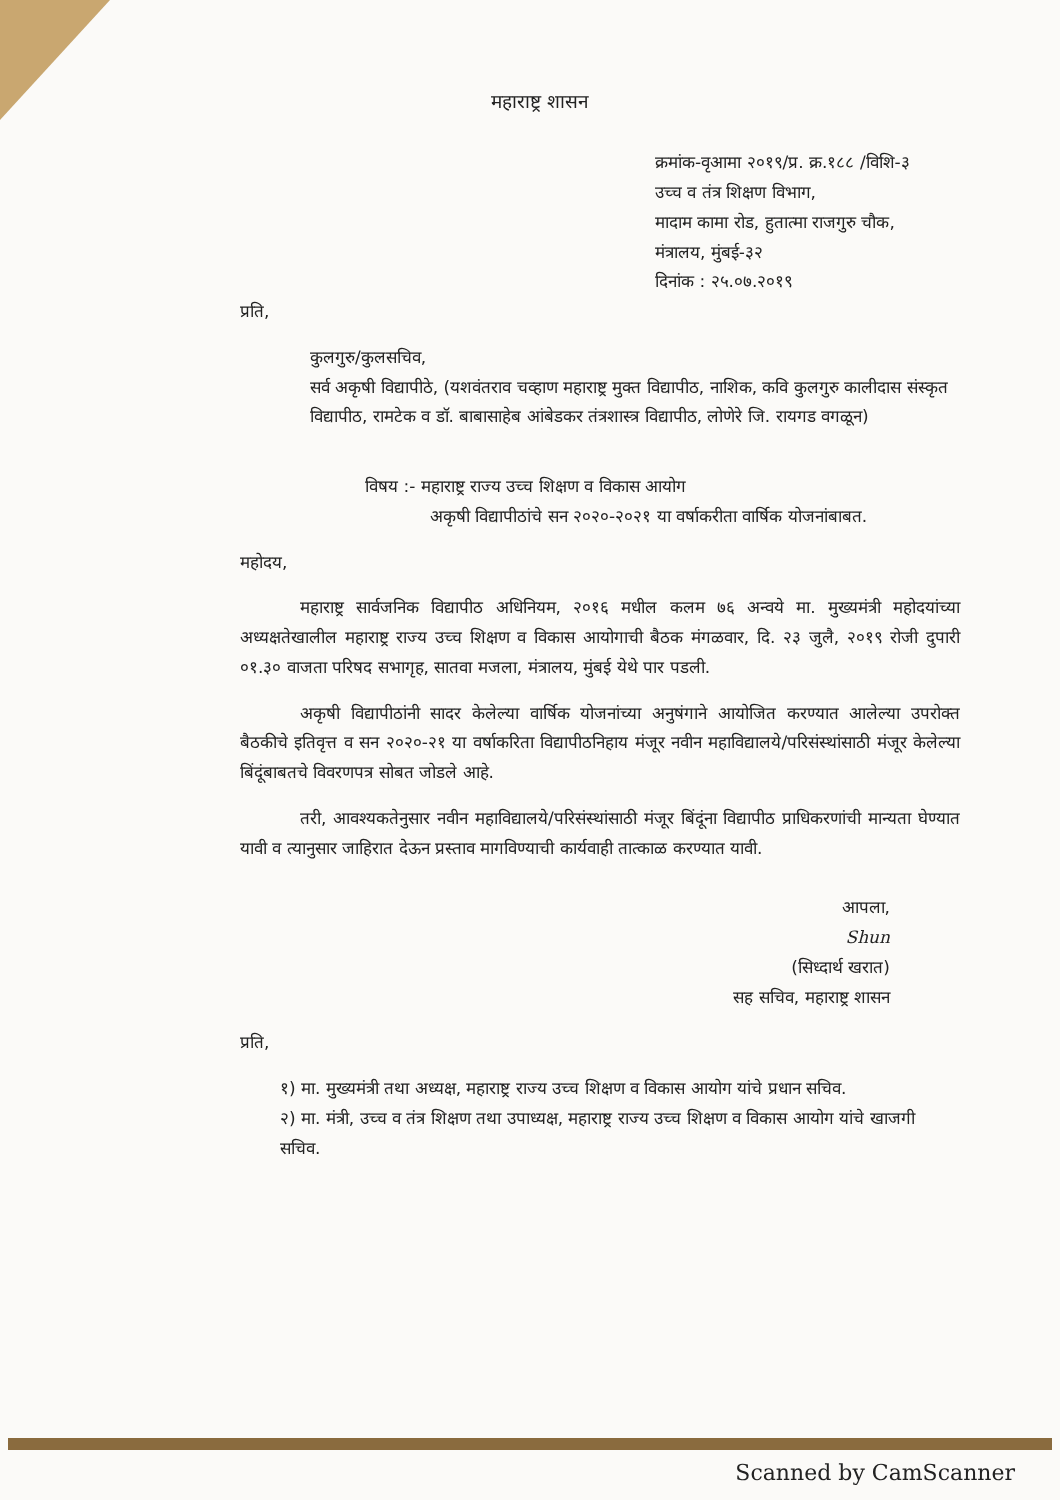महाराष्ट्र शासन
क्रमांक-वृआमा २०१९/प्र. क्र.१८८ /विशि-३
उच्च व तंत्र शिक्षण विभाग,
मादाम कामा रोड, हुतात्मा राजगुरु चौक,
मंत्रालय, मुंबई-३२
दिनांक : २५.०७.२०१९
प्रति,
कुलगुरु/कुलसचिव,
सर्व अकृषी विद्यापीठे, (यशवंतराव चव्हाण महाराष्ट्र मुक्त विद्यापीठ, नाशिक, कवि कुलगुरु कालीदास संस्कृत विद्यापीठ, रामटेक व डॉ. बाबासाहेब आंबेडकर तंत्रशास्त्र विद्यापीठ, लोणेरे जि. रायगड वगळून)
विषय :- महाराष्ट्र राज्य उच्च शिक्षण व विकास आयोग
अकृषी विद्यापीठांचे सन २०२०-२०२१ या वर्षाकरीता वार्षिक योजनांबाबत.
महोदय,
महाराष्ट्र सार्वजनिक विद्यापीठ अधिनियम, २०१६ मधील कलम ७६ अन्वये मा. मुख्यमंत्री महोदयांच्या अध्यक्षतेखालील महाराष्ट्र राज्य उच्च शिक्षण व विकास आयोगाची बैठक मंगळवार, दि. २३ जुलै, २०१९ रोजी दुपारी ०१.३० वाजता परिषद सभागृह, सातवा मजला, मंत्रालय, मुंबई येथे पार पडली.
अकृषी विद्यापीठांनी सादर केलेल्या वार्षिक योजनांच्या अनुषंगाने आयोजित करण्यात आलेल्या उपरोक्त बैठकीचे इतिवृत्त व सन २०२०-२१ या वर्षाकरिता विद्यापीठनिहाय मंजूर नवीन महाविद्यालये/परिसंस्थांसाठी मंजूर केलेल्या बिंदूंबाबतचे विवरणपत्र सोबत जोडले आहे.
तरी, आवश्यकतेनुसार नवीन महाविद्यालये/परिसंस्थांसाठी मंजूर बिंदूंना विद्यापीठ प्राधिकरणांची मान्यता घेण्यात यावी व त्यानुसार जाहिरात देऊन प्रस्ताव मागविण्याची कार्यवाही तात्काळ करण्यात यावी.
आपला,
Shun
(सिध्दार्थ खरात)
सह सचिव, महाराष्ट्र शासन
प्रति,
१) मा. मुख्यमंत्री तथा अध्यक्ष, महाराष्ट्र राज्य उच्च शिक्षण व विकास आयोग यांचे प्रधान सचिव.
२) मा. मंत्री, उच्च व तंत्र शिक्षण तथा उपाध्यक्ष, महाराष्ट्र राज्य उच्च शिक्षण व विकास आयोग यांचे खाजगी सचिव.
Scanned by CamScanner